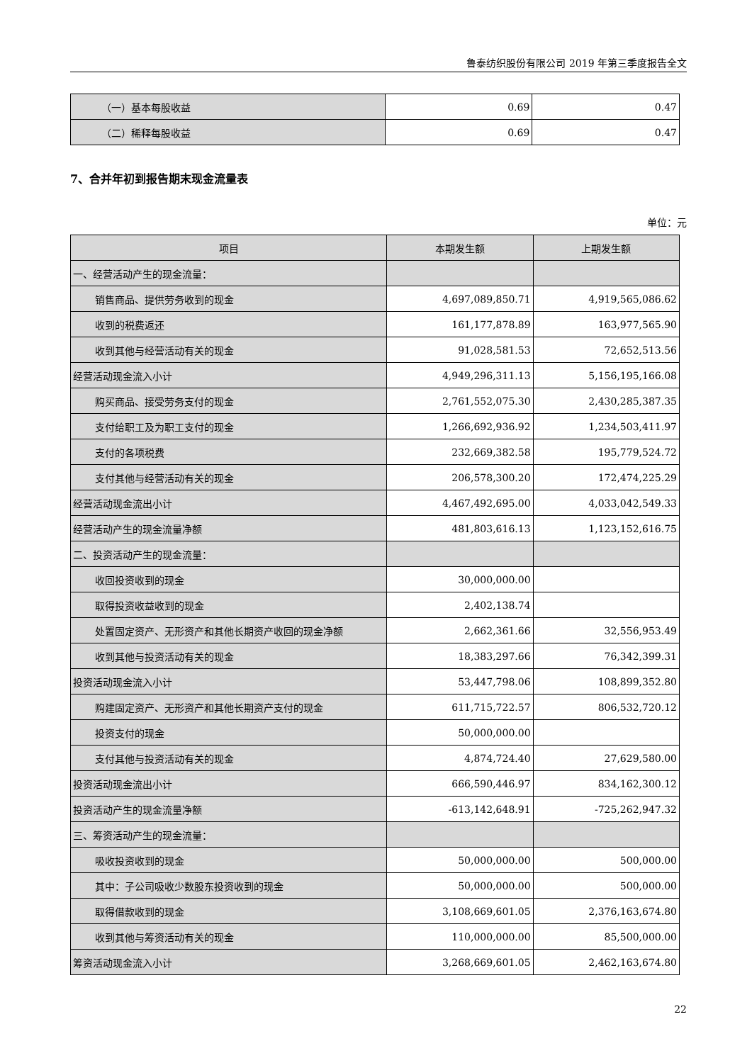鲁泰纺织股份有限公司 2019 年第三季度报告全文
| （一）基本每股收益 | 0.69 | 0.47 |
| （二）稀释每股收益 | 0.69 | 0.47 |
7、合并年初到报告期末现金流量表
单位：元
| 项目 | 本期发生额 | 上期发生额 |
| --- | --- | --- |
| 一、经营活动产生的现金流量： | | |
| 销售商品、提供劳务收到的现金 | 4,697,089,850.71 | 4,919,565,086.62 |
| 收到的税费返还 | 161,177,878.89 | 163,977,565.90 |
| 收到其他与经营活动有关的现金 | 91,028,581.53 | 72,652,513.56 |
| 经营活动现金流入小计 | 4,949,296,311.13 | 5,156,195,166.08 |
| 购买商品、接受劳务支付的现金 | 2,761,552,075.30 | 2,430,285,387.35 |
| 支付给职工及为职工支付的现金 | 1,266,692,936.92 | 1,234,503,411.97 |
| 支付的各项税费 | 232,669,382.58 | 195,779,524.72 |
| 支付其他与经营活动有关的现金 | 206,578,300.20 | 172,474,225.29 |
| 经营活动现金流出小计 | 4,467,492,695.00 | 4,033,042,549.33 |
| 经营活动产生的现金流量净额 | 481,803,616.13 | 1,123,152,616.75 |
| 二、投资活动产生的现金流量： | | |
| 收回投资收到的现金 | 30,000,000.00 | |
| 取得投资收益收到的现金 | 2,402,138.74 | |
| 处置固定资产、无形资产和其他长期资产收回的现金净额 | 2,662,361.66 | 32,556,953.49 |
| 收到其他与投资活动有关的现金 | 18,383,297.66 | 76,342,399.31 |
| 投资活动现金流入小计 | 53,447,798.06 | 108,899,352.80 |
| 购建固定资产、无形资产和其他长期资产支付的现金 | 611,715,722.57 | 806,532,720.12 |
| 投资支付的现金 | 50,000,000.00 | |
| 支付其他与投资活动有关的现金 | 4,874,724.40 | 27,629,580.00 |
| 投资活动现金流出小计 | 666,590,446.97 | 834,162,300.12 |
| 投资活动产生的现金流量净额 | -613,142,648.91 | -725,262,947.32 |
| 三、筹资活动产生的现金流量： | | |
| 吸收投资收到的现金 | 50,000,000.00 | 500,000.00 |
| 其中：子公司吸收少数股东投资收到的现金 | 50,000,000.00 | 500,000.00 |
| 取得借款收到的现金 | 3,108,669,601.05 | 2,376,163,674.80 |
| 收到其他与筹资活动有关的现金 | 110,000,000.00 | 85,500,000.00 |
| 筹资活动现金流入小计 | 3,268,669,601.05 | 2,462,163,674.80 |
22